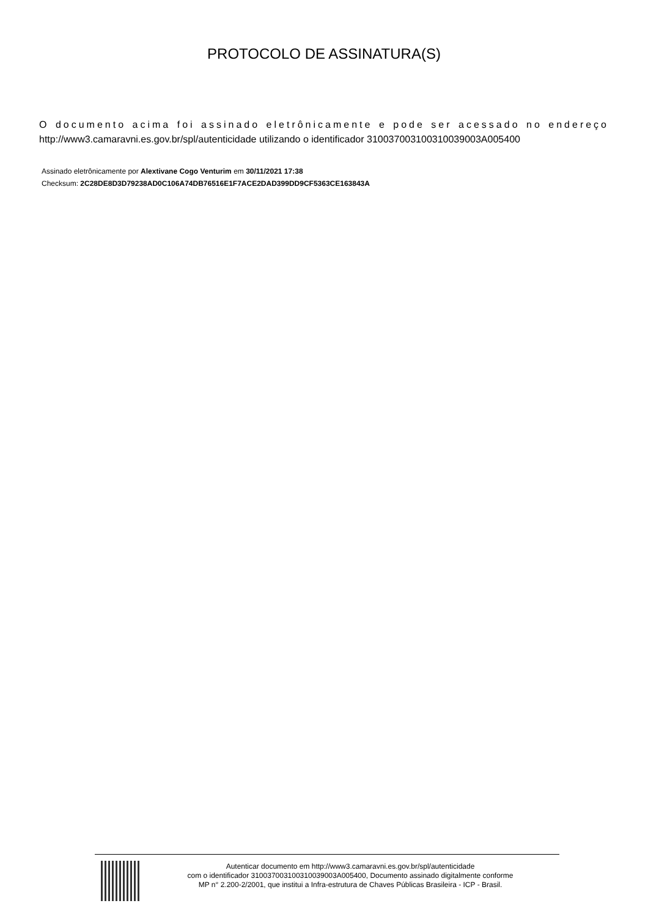PROTOCOLO DE ASSINATURA(S)
O documento acima foi assinado eletrônicamente e pode ser acessado no endereço
http://www3.camaravni.es.gov.br/spl/autenticidade utilizando o identificador 310037003100310039003A005400
Assinado eletrônicamente por Alextivane Cogo Venturim em 30/11/2021 17:38
Checksum: 2C28DE8D3D79238AD0C106A74DB76516E1F7ACE2DAD399DD9CF5363CE163843A
Autenticar documento em http://www3.camaravni.es.gov.br/spl/autenticidade
com o identificador 310037003100310039003A005400, Documento assinado digitalmente conforme
MP n° 2.200-2/2001, que institui a Infra-estrutura de Chaves Públicas Brasileira - ICP - Brasil.